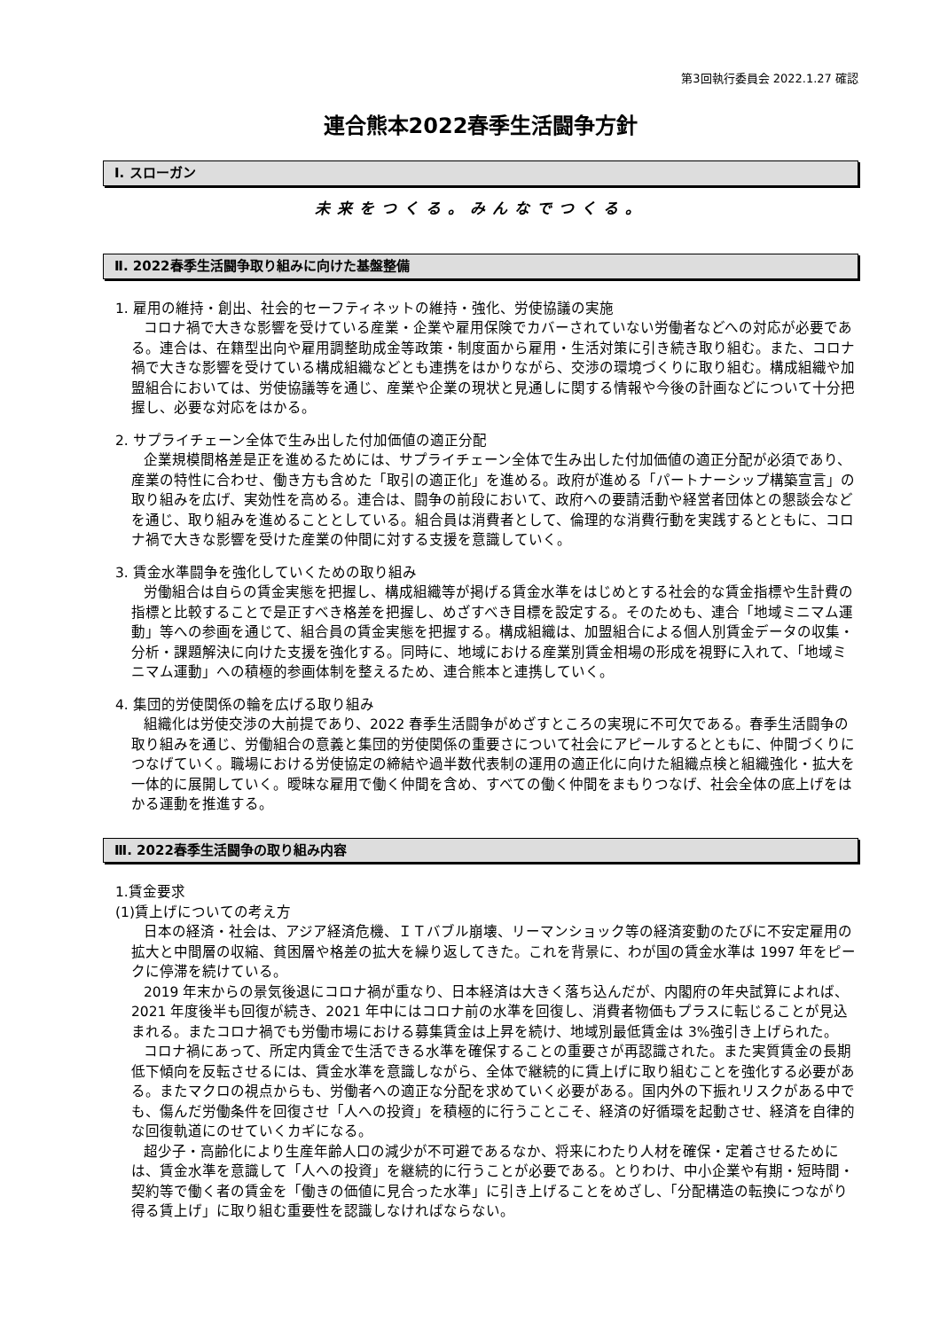第3回執行委員会 2022.1.27 確認
連合熊本2022春季生活闘争方針
Ⅰ. スローガン
未来をつくる。みんなでつくる。
Ⅱ. 2022春季生活闘争取り組みに向けた基盤整備
1. 雇用の維持・創出、社会的セーフティネットの維持・強化、労使協議の実施
コロナ禍で大きな影響を受けている産業・企業や雇用保険でカバーされていない労働者などへの対応が必要である。連合は、在籍型出向や雇用調整助成金等政策・制度面から雇用・生活対策に引き続き取り組む。また、コロナ禍で大きな影響を受けている構成組織などとも連携をはかりながら、交渉の環境づくりに取り組む。構成組織や加盟組合においては、労使協議等を通じ、産業や企業の現状と見通しに関する情報や今後の計画などについて十分把握し、必要な対応をはかる。
2. サプライチェーン全体で生み出した付加価値の適正分配
企業規模間格差是正を進めるためには、サプライチェーン全体で生み出した付加価値の適正分配が必須であり、産業の特性に合わせ、働き方も含めた「取引の適正化」を進める。政府が進める「パートナーシップ構築宣言」の取り組みを広げ、実効性を高める。連合は、闘争の前段において、政府への要請活動や経営者団体との懇談会などを通じ、取り組みを進めることとしている。組合員は消費者として、倫理的な消費行動を実践するとともに、コロナ禍で大きな影響を受けた産業の仲間に対する支援を意識していく。
3. 賃金水準闘争を強化していくための取り組み
労働組合は自らの賃金実態を把握し、構成組織等が掲げる賃金水準をはじめとする社会的な賃金指標や生計費の指標と比較することで是正すべき格差を把握し、めざすべき目標を設定する。そのためも、連合「地域ミニマム運動」等への参画を通じて、組合員の賃金実態を把握する。構成組織は、加盟組合による個人別賃金データの収集・分析・課題解決に向けた支援を強化する。同時に、地域における産業別賃金相場の形成を視野に入れて、「地域ミニマム運動」への積極的参画体制を整えるため、連合熊本と連携していく。
4. 集団的労使関係の輪を広げる取り組み
組織化は労使交渉の大前提であり、2022 春季生活闘争がめざすところの実現に不可欠である。春季生活闘争の取り組みを通じ、労働組合の意義と集団的労使関係の重要さについて社会にアピールするとともに、仲間づくりにつなげていく。職場における労使協定の締結や過半数代表制の運用の適正化に向けた組織点検と組織強化・拡大を一体的に展開していく。曖昧な雇用で働く仲間を含め、すべての働く仲間をまもりつなげ、社会全体の底上げをはかる運動を推進する。
Ⅲ. 2022春季生活闘争の取り組み内容
1.賃金要求
(1)賃上げについての考え方
日本の経済・社会は、アジア経済危機、ＩＴバブル崩壊、リーマンショック等の経済変動のたびに不安定雇用の拡大と中間層の収縮、貧困層や格差の拡大を繰り返してきた。これを背景に、わが国の賃金水準は 1997 年をピークに停滞を続けている。
2019 年末からの景気後退にコロナ禍が重なり、日本経済は大きく落ち込んだが、内閣府の年央試算によれば、2021 年度後半も回復が続き、2021 年中にはコロナ前の水準を回復し、消費者物価もプラスに転じることが見込まれる。またコロナ禍でも労働市場における募集賃金は上昇を続け、地域別最低賃金は 3%強引き上げられた。
コロナ禍にあって、所定内賃金で生活できる水準を確保することの重要さが再認識された。また実質賃金の長期低下傾向を反転させるには、賃金水準を意識しながら、全体で継続的に賃上げに取り組むことを強化する必要がある。またマクロの視点からも、労働者への適正な分配を求めていく必要がある。国内外の下振れリスクがある中でも、傷んだ労働条件を回復させ「人への投資」を積極的に行うことこそ、経済の好循環を起動させ、経済を自律的な回復軌道にのせていくカギになる。
超少子・高齢化により生産年齢人口の減少が不可避であるなか、将来にわたり人材を確保・定着させるためには、賃金水準を意識して「人への投資」を継続的に行うことが必要である。とりわけ、中小企業や有期・短時間・契約等で働く者の賃金を「働きの価値に見合った水準」に引き上げることをめざし、「分配構造の転換につながり得る賃上げ」に取り組む重要性を認識しなければならない。